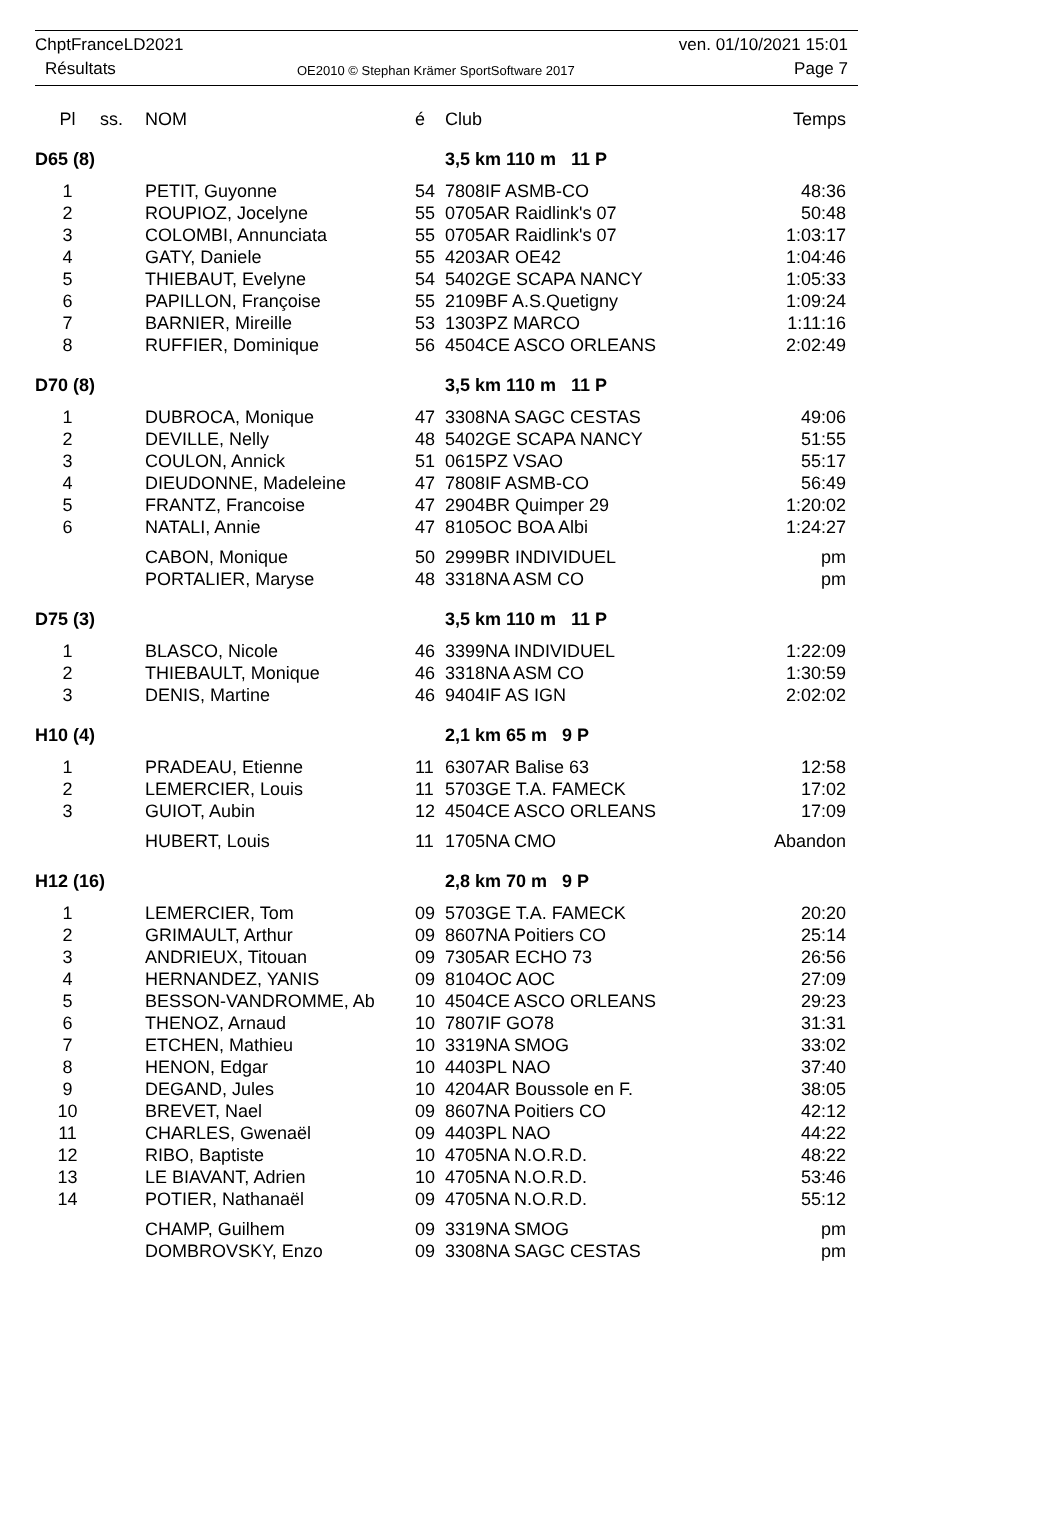ChptFranceLD2021
Résultats
OE2010 © Stephan Krämer SportSoftware 2017
ven. 01/10/2021 15:01
Page 7
| Pl | ss. | NOM | é | Club | Temps |
| --- | --- | --- | --- | --- | --- |
| D65 (8) | | | | 3,5 km 110 m 11 P | |
| 1 | | PETIT, Guyonne | 54 | 7808IF ASMB-CO | 48:36 |
| 2 | | ROUPIOZ, Jocelyne | 55 | 0705AR Raidlink's 07 | 50:48 |
| 3 | | COLOMBI, Annunciata | 55 | 0705AR Raidlink's 07 | 1:03:17 |
| 4 | | GATY, Daniele | 55 | 4203AR OE42 | 1:04:46 |
| 5 | | THIEBAUT, Evelyne | 54 | 5402GE SCAPA NANCY | 1:05:33 |
| 6 | | PAPILLON, Françoise | 55 | 2109BF A.S.Quetigny | 1:09:24 |
| 7 | | BARNIER, Mireille | 53 | 1303PZ MARCO | 1:11:16 |
| 8 | | RUFFIER, Dominique | 56 | 4504CE ASCO ORLEANS | 2:02:49 |
| D70 (8) | | | | 3,5 km 110 m 11 P | |
| 1 | | DUBROCA, Monique | 47 | 3308NA SAGC CESTAS | 49:06 |
| 2 | | DEVILLE, Nelly | 48 | 5402GE SCAPA NANCY | 51:55 |
| 3 | | COULON, Annick | 51 | 0615PZ VSAO | 55:17 |
| 4 | | DIEUDONNE, Madeleine | 47 | 7808IF ASMB-CO | 56:49 |
| 5 | | FRANTZ, Francoise | 47 | 2904BR Quimper 29 | 1:20:02 |
| 6 | | NATALI, Annie | 47 | 8105OC BOA Albi | 1:24:27 |
| | | CABON, Monique | 50 | 2999BR INDIVIDUEL | pm |
| | | PORTALIER, Maryse | 48 | 3318NA ASM CO | pm |
| D75 (3) | | | | 3,5 km 110 m 11 P | |
| 1 | | BLASCO, Nicole | 46 | 3399NA INDIVIDUEL | 1:22:09 |
| 2 | | THIEBAULT, Monique | 46 | 3318NA ASM CO | 1:30:59 |
| 3 | | DENIS, Martine | 46 | 9404IF AS IGN | 2:02:02 |
| H10 (4) | | | | 2,1 km 65 m 9 P | |
| 1 | | PRADEAU, Etienne | 11 | 6307AR Balise 63 | 12:58 |
| 2 | | LEMERCIER, Louis | 11 | 5703GE T.A. FAMECK | 17:02 |
| 3 | | GUIOT, Aubin | 12 | 4504CE ASCO ORLEANS | 17:09 |
| | | HUBERT, Louis | 11 | 1705NA CMO | Abandon |
| H12 (16) | | | | 2,8 km 70 m 9 P | |
| 1 | | LEMERCIER, Tom | 09 | 5703GE T.A. FAMECK | 20:20 |
| 2 | | GRIMAULT, Arthur | 09 | 8607NA Poitiers CO | 25:14 |
| 3 | | ANDRIEUX, Titouan | 09 | 7305AR ECHO 73 | 26:56 |
| 4 | | HERNANDEZ, YANIS | 09 | 8104OC AOC | 27:09 |
| 5 | | BESSON-VANDROMME, Ab | 10 | 4504CE ASCO ORLEANS | 29:23 |
| 6 | | THENOZ, Arnaud | 10 | 7807IF GO78 | 31:31 |
| 7 | | ETCHEN, Mathieu | 10 | 3319NA SMOG | 33:02 |
| 8 | | HENON, Edgar | 10 | 4403PL NAO | 37:40 |
| 9 | | DEGAND, Jules | 10 | 4204AR Boussole en F. | 38:05 |
| 10 | | BREVET, Nael | 09 | 8607NA Poitiers CO | 42:12 |
| 11 | | CHARLES, Gwenaël | 09 | 4403PL NAO | 44:22 |
| 12 | | RIBO, Baptiste | 10 | 4705NA N.O.R.D. | 48:22 |
| 13 | | LE BIAVANT, Adrien | 10 | 4705NA N.O.R.D. | 53:46 |
| 14 | | POTIER, Nathanaël | 09 | 4705NA N.O.R.D. | 55:12 |
| | | CHAMP, Guilhem | 09 | 3319NA SMOG | pm |
| | | DOMBROVSKY, Enzo | 09 | 3308NA SAGC CESTAS | pm |